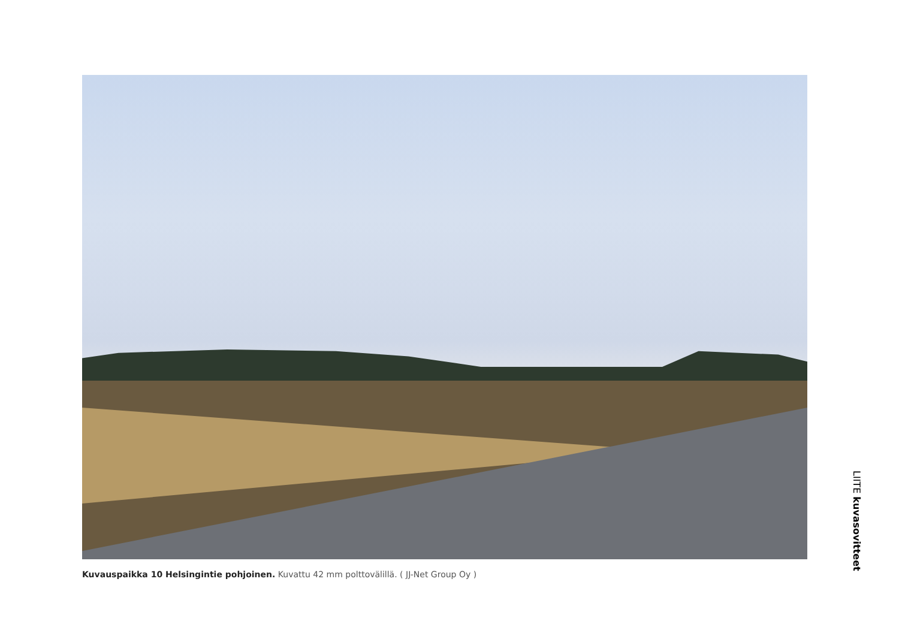Kuvauspaikka 10 Helsingintie pohjoinen. Kuvattu 42 mm polttovälillä. ( JJ-Net Group Oy )
LIITE kuvasovitteet